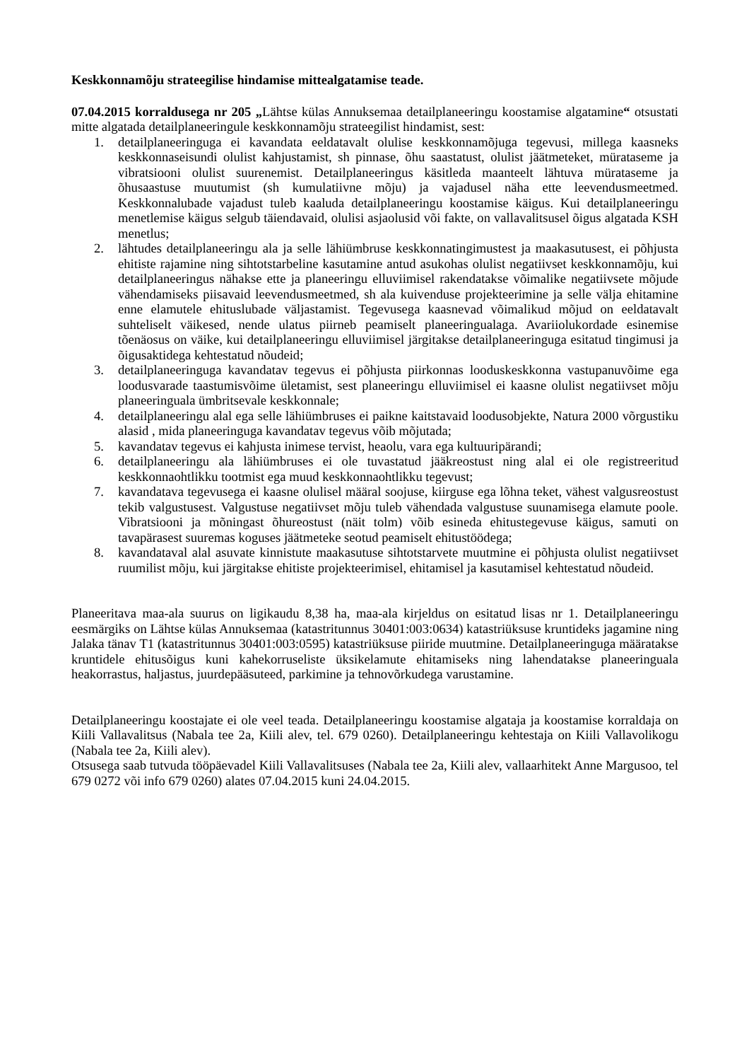Keskkonnamõju strateegilise hindamise mittealgatamise teade.
07.04.2015 korraldusega nr 205 „Lähtse külas Annuksemaa detailplaneeringu koostamise algatamine“ otsustati mitte algatada detailplaneeringule keskkonnamõju strateegilist hindamist, sest:
1. detailplaneeringuga ei kavandata eeldatavalt olulise keskkonnamõjuga tegevusi, millega kaasneks keskkonnaseisundi olulist kahjustamist, sh pinnase, õhu saastatust, olulist jäätmeteket, mürataseme ja vibratsiooni olulist suurenemist. Detailplaneeringus käsitleda maanteelt lähtuva mürataseme ja õhusaastuse muutumist (sh kumulatiivne mõju) ja vajadusel näha ette leevendusmeetmed. Keskkonnalubade vajadust tuleb kaaluda detailplaneeringu koostamise käigus. Kui detailplaneeringu menetlemise käigus selgub täiendavaid, olulisi asjaolusid või fakte, on vallavalitsusel õigus algatada KSH menetlus;
2. lähtudes detailplaneeringu ala ja selle lähiümbruse keskkonnatingimustest ja maakasutusest, ei põhjusta ehitiste rajamine ning sihtotstarbeline kasutamine antud asukohas olulist negatiivset keskkonnamõju, kui detailplaneeringus nähakse ette ja planeeringu elluviimisel rakendatakse võimalike negatiivsete mõjude vähendamiseks piisavaid leevendusmeetmed, sh ala kuivenduse projekteerimine ja selle välja ehitamine enne elamutele ehituslubade väljastamist. Tegevusega kaasnevad võimalikud mõjud on eeldatavalt suhteliselt väikesed, nende ulatus piirneb peamiselt planeeringualaga. Avariiolukordade esinemise tõenäosus on väike, kui detailplaneeringu elluviimisel järgitakse detailplaneeringuga esitatud tingimusi ja õigusaktidega kehtestatud nõudeid;
3. detailplaneeringuga kavandatav tegevus ei põhjusta piirkonnas looduskeskkonna vastupanuvõime ega loodusvarade taastumisvõime ületamist, sest planeeringu elluviimisel ei kaasne olulist negatiivset mõju planeeringuala ümbritsevale keskkonnale;
4. detailplaneeringu alal ega selle lähiümbruses ei paikne kaitstavaid loodusobjekte, Natura 2000 võrgustiku alasid , mida planeeringuga kavandatav tegevus võib mõjutada;
5. kavandatav tegevus ei kahjusta inimese tervist, heaolu, vara ega kultuuripärandi;
6. detailplaneeringu ala lähiümbruses ei ole tuvastatud jääkreostust ning alal ei ole registreeritud keskkonnaohtlikku tootmist ega muud keskkonnaohtlikku tegevust;
7. kavandatava tegevusega ei kaasne olulisel määral soojuse, kiirguse ega lõhna teket, vähest valgusreostust tekib valgustusest. Valgustuse negatiivset mõju tuleb vähendada valgustuse suunamisega elamute poole. Vibratsiooni ja mõningast õhureostust (näit tolm) võib esineda ehitustegevuse käigus, samuti on tavapärasest suuremas koguses jäätmeteke seotud peamiselt ehitustöödega;
8. kavandataval alal asuvate kinnistute maakasutuse sihtotstarvete muutmine ei põhjusta olulist negatiivset ruumilist mõju, kui järgitakse ehitiste projekteerimisel, ehitamisel ja kasutamisel kehtestatud nõudeid.
Planeeritava maa-ala suurus on ligikaudu 8,38 ha, maa-ala kirjeldus on esitatud lisas nr 1. Detailplaneeringu eesmärgiks on Lähtse külas Annuksemaa (katastritunnus 30401:003:0634) katastriüksuse kruntideks jagamine ning Jalaka tänav T1 (katastritunnus 30401:003:0595) katastriüksuse piiride muutmine. Detailplaneeringuga määratakse kruntidele ehitusõigus kuni kahekorruseliste üksikelamute ehitamiseks ning lahendatakse planeeringuala heakorrastus, haljastus, juurdepääsuteed, parkimine ja tehnovõrkudega varustamine.
Detailplaneeringu koostajate ei ole veel teada. Detailplaneeringu koostamise algataja ja koostamise korraldaja on Kiili Vallavalitsus (Nabala tee 2a, Kiili alev, tel. 679 0260). Detailplaneeringu kehtestaja on Kiili Vallavolikogu (Nabala tee 2a, Kiili alev).
Otsusega saab tutvuda tööpäevadel Kiili Vallavalitsuses (Nabala tee 2a, Kiili alev, vallaarhitekt Anne Margusoo, tel 679 0272 või info 679 0260) alates 07.04.2015 kuni 24.04.2015.